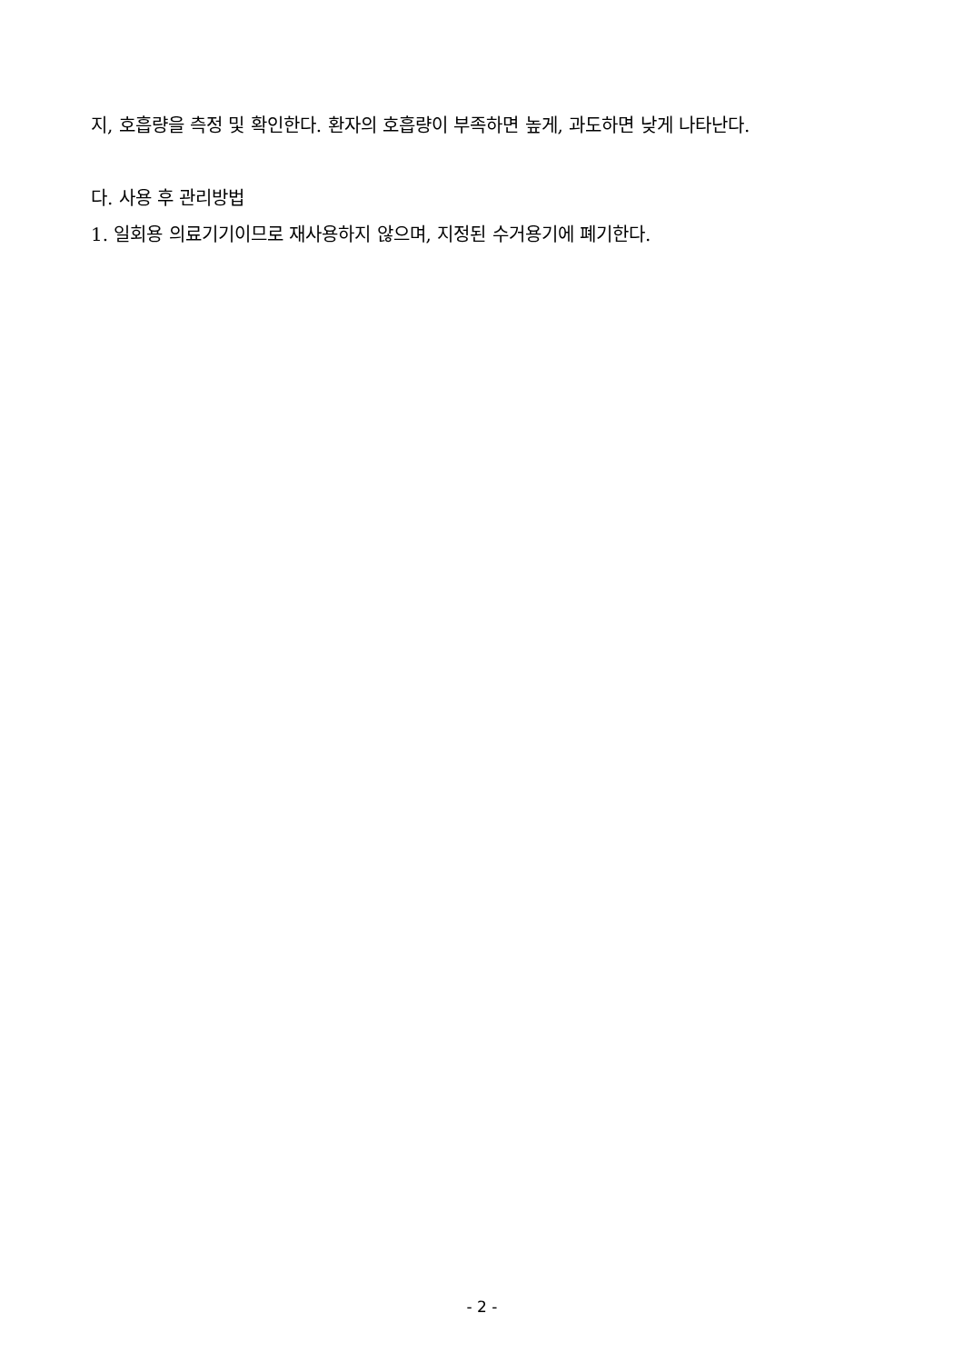지, 호흡량을 측정 및 확인한다. 환자의 호흡량이 부족하면 높게, 과도하면 낮게 나타난다.
다. 사용 후 관리방법
1. 일회용 의료기기이므로 재사용하지 않으며, 지정된 수거용기에 폐기한다.
- 2 -